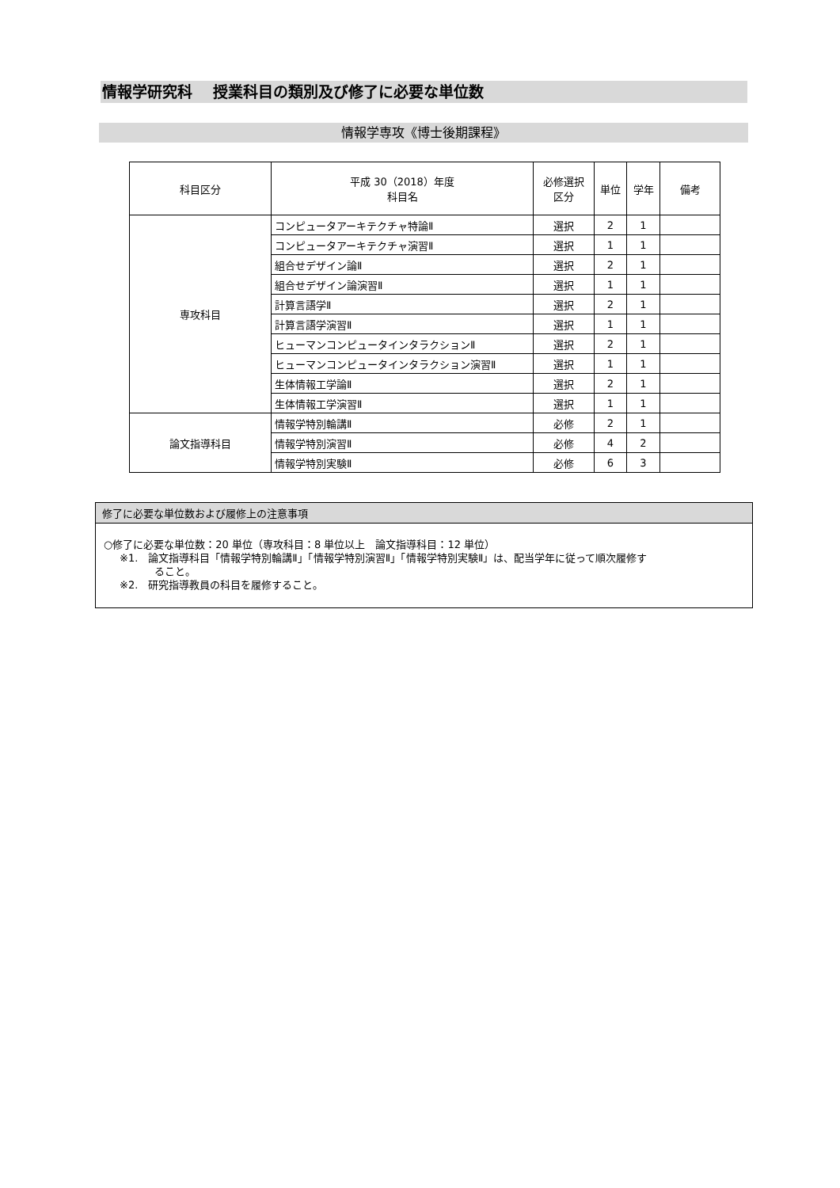情報学研究科　 授業科目の類別及び修了に必要な単位数
情報学専攻《博士後期課程》
| 科目区分 | 平成 30（2018）年度 科目名 | 必修選択 区分 | 単位 | 学年 | 備考 |
| --- | --- | --- | --- | --- | --- |
| 専攻科目 | コンピュータアーキテクチャ特論Ⅱ | 選択 | 2 | 1 | |
| | コンピュータアーキテクチャ演習Ⅱ | 選択 | 1 | 1 | |
| | 組合せデザイン論Ⅱ | 選択 | 2 | 1 | |
| | 組合せデザイン論演習Ⅱ | 選択 | 1 | 1 | |
| | 計算言語学Ⅱ | 選択 | 2 | 1 | |
| | 計算言語学演習Ⅱ | 選択 | 1 | 1 | |
| | ヒューマンコンピュータインタラクションⅡ | 選択 | 2 | 1 | |
| | ヒューマンコンピュータインタラクション演習Ⅱ | 選択 | 1 | 1 | |
| | 生体情報工学論Ⅱ | 選択 | 2 | 1 | |
| | 生体情報工学演習Ⅱ | 選択 | 1 | 1 | |
| 論文指導科目 | 情報学特別輪講Ⅱ | 必修 | 2 | 1 | |
| | 情報学特別演習Ⅱ | 必修 | 4 | 2 | |
| | 情報学特別実験Ⅱ | 必修 | 6 | 3 | |
修了に必要な単位数および履修上の注意事項
○修了に必要な単位数：20 単位（専攻科目：8 単位以上　論文指導科目：12 単位）
※1.　論文指導科目「情報学特別輪講Ⅱ」「情報学特別演習Ⅱ」「情報学特別実験Ⅱ」は、配当学年に従って順次履修す
ること。
※2.　研究指導教員の科目を履修すること。